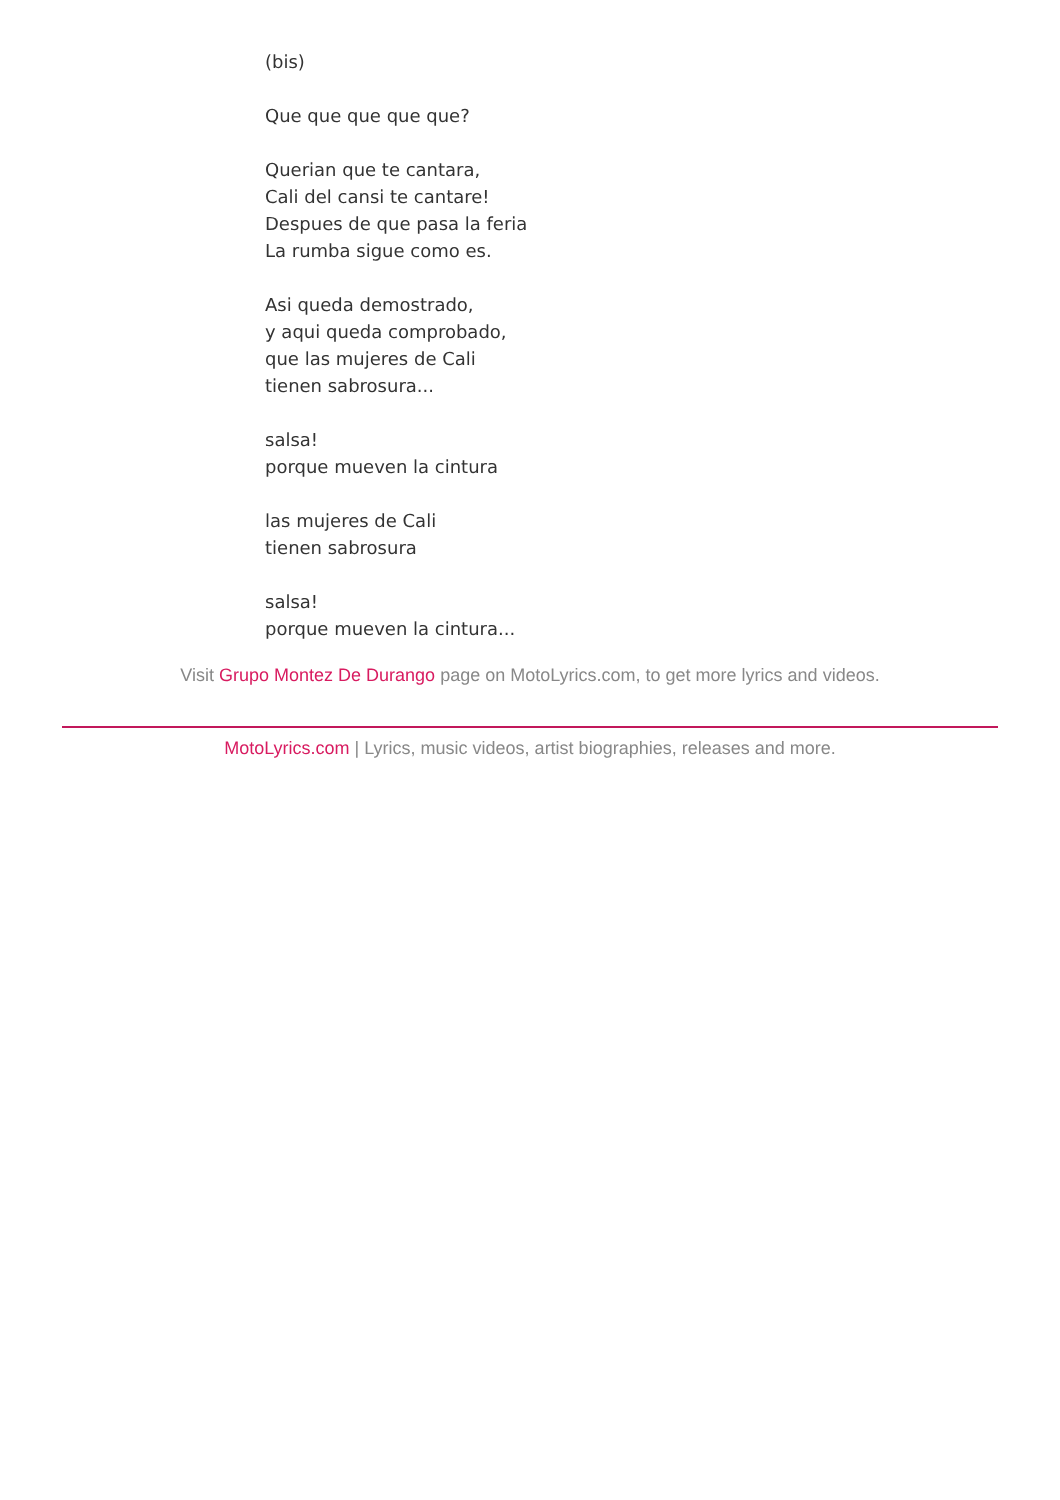(bis)
Que que que que que?
Querian que te cantara,
Cali del cansi te cantare!
Despues de que pasa la feria
La rumba sigue como es.
Asi queda demostrado,
y aqui queda comprobado,
que las mujeres de Cali
tienen sabrosura...
salsa!
porque mueven la cintura
las mujeres de Cali
tienen sabrosura
salsa!
porque mueven la cintura...
Visit Grupo Montez De Durango page on MotoLyrics.com, to get more lyrics and videos.
MotoLyrics.com | Lyrics, music videos, artist biographies, releases and more.